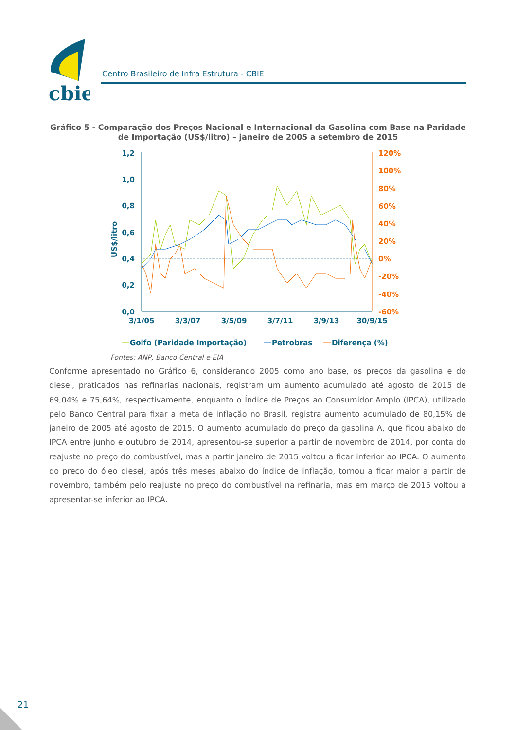cbie
Centro Brasileiro de Infra Estrutura - CBIE
Gráfico 5 - Comparação dos Preços Nacional e Internacional da Gasolina com Base na Paridade de Importação (US$/litro) – janeiro de 2005 a setembro de 2015
US$/litro
1,2
1,0
0,8
0,6
0,4
0,2
0,0
120%
100%
80%
60%
40%
20%
0%
-20%
-40%
-60%
3/1/05
3/3/07
3/5/09
3/7/11
3/9/13
30/9/15
Golfo (Paridade Importação)
Petrobras
Diferença (%)
Fontes: ANP, Banco Central e EIA
Conforme apresentado no Gráfico 6, considerando 2005 como ano base, os preços da gasolina e do diesel, praticados nas refinarias nacionais, registram um aumento acumulado até agosto de 2015 de 69,04% e 75,64%, respectivamente, enquanto o Índice de Preços ao Consumidor Amplo (IPCA), utilizado pelo Banco Central para fixar a meta de inflação no Brasil, registra aumento acumulado de 80,15% de janeiro de 2005 até agosto de 2015. O aumento acumulado do preço da gasolina A, que ficou abaixo do IPCA entre junho e outubro de 2014, apresentou-se superior a partir de novembro de 2014, por conta do reajuste no preço do combustível, mas a partir janeiro de 2015 voltou a ficar inferior ao IPCA. O aumento do preço do óleo diesel, após três meses abaixo do índice de inflação, tornou a ficar maior a partir de novembro, também pelo reajuste no preço do combustível na refinaria, mas em março de 2015 voltou a apresentar-se inferior ao IPCA.
21